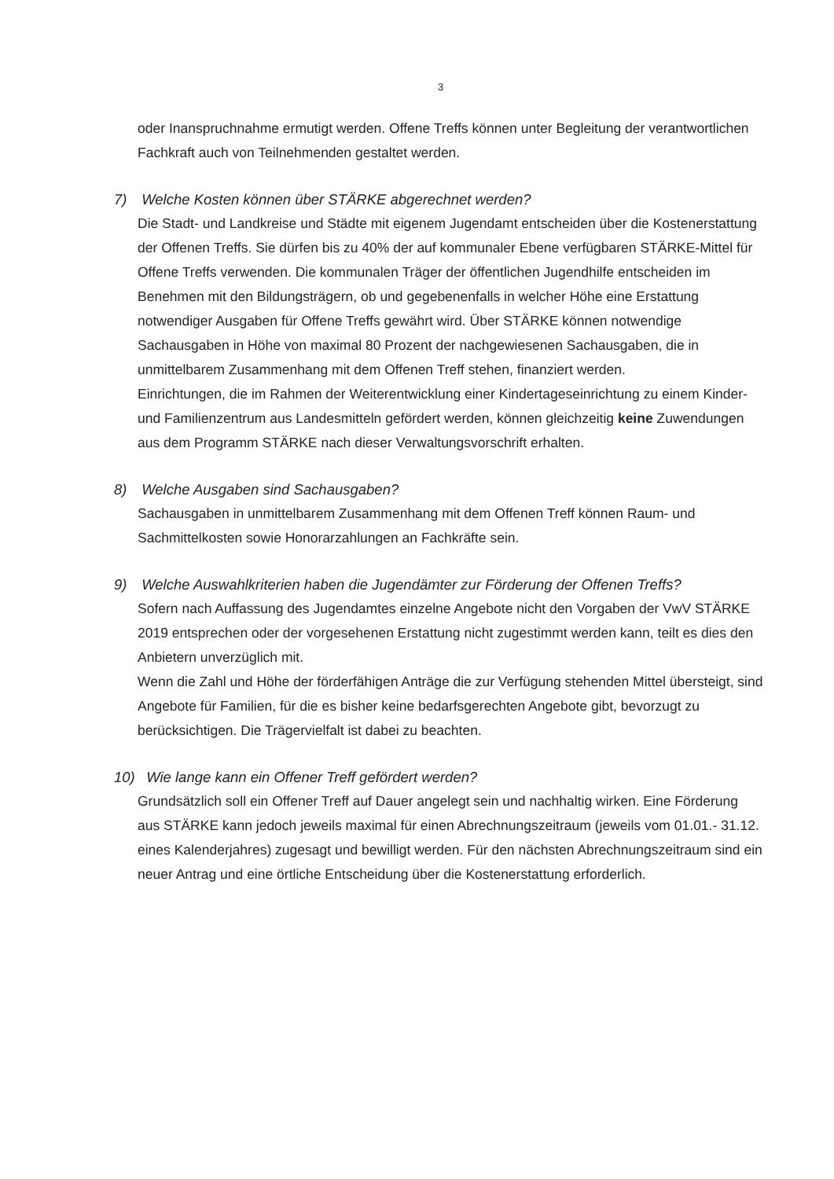3
oder Inanspruchnahme ermutigt werden. Offene Treffs können unter Begleitung der verantwortlichen Fachkraft auch von Teilnehmenden gestaltet werden.
7) Welche Kosten können über STÄRKE abgerechnet werden?
Die Stadt- und Landkreise und Städte mit eigenem Jugendamt entscheiden über die Kostenerstattung der Offenen Treffs. Sie dürfen bis zu 40% der auf kommunaler Ebene verfügbaren STÄRKE-Mittel für Offene Treffs verwenden. Die kommunalen Träger der öffentlichen Jugendhilfe entscheiden im Benehmen mit den Bildungsträgern, ob und gegebenenfalls in welcher Höhe eine Erstattung notwendiger Ausgaben für Offene Treffs gewährt wird. Über STÄRKE können notwendige Sachausgaben in Höhe von maximal 80 Prozent der nachgewiesenen Sachausgaben, die in unmittelbarem Zusammenhang mit dem Offenen Treff stehen, finanziert werden.
Einrichtungen, die im Rahmen der Weiterentwicklung einer Kindertageseinrichtung zu einem Kinder- und Familienzentrum aus Landesmitteln gefördert werden, können gleichzeitig keine Zuwendungen aus dem Programm STÄRKE nach dieser Verwaltungsvorschrift erhalten.
8) Welche Ausgaben sind Sachausgaben?
Sachausgaben in unmittelbarem Zusammenhang mit dem Offenen Treff können Raum- und Sachmittelkosten sowie Honorarzahlungen an Fachkräfte sein.
9) Welche Auswahlkriterien haben die Jugendämter zur Förderung der Offenen Treffs?
Sofern nach Auffassung des Jugendamtes einzelne Angebote nicht den Vorgaben der VwV STÄRKE 2019 entsprechen oder der vorgesehenen Erstattung nicht zugestimmt werden kann, teilt es dies den Anbietern unverzüglich mit.
Wenn die Zahl und Höhe der förderfähigen Anträge die zur Verfügung stehenden Mittel übersteigt, sind Angebote für Familien, für die es bisher keine bedarfsgerechten Angebote gibt, bevorzugt zu berücksichtigen. Die Trägervielfalt ist dabei zu beachten.
10) Wie lange kann ein Offener Treff gefördert werden?
Grundsätzlich soll ein Offener Treff auf Dauer angelegt sein und nachhaltig wirken. Eine Förderung aus STÄRKE kann jedoch jeweils maximal für einen Abrechnungszeitraum (jeweils vom 01.01.- 31.12. eines Kalenderjahres) zugesagt und bewilligt werden. Für den nächsten Abrechnungszeitraum sind ein neuer Antrag und eine örtliche Entscheidung über die Kostenerstattung erforderlich.